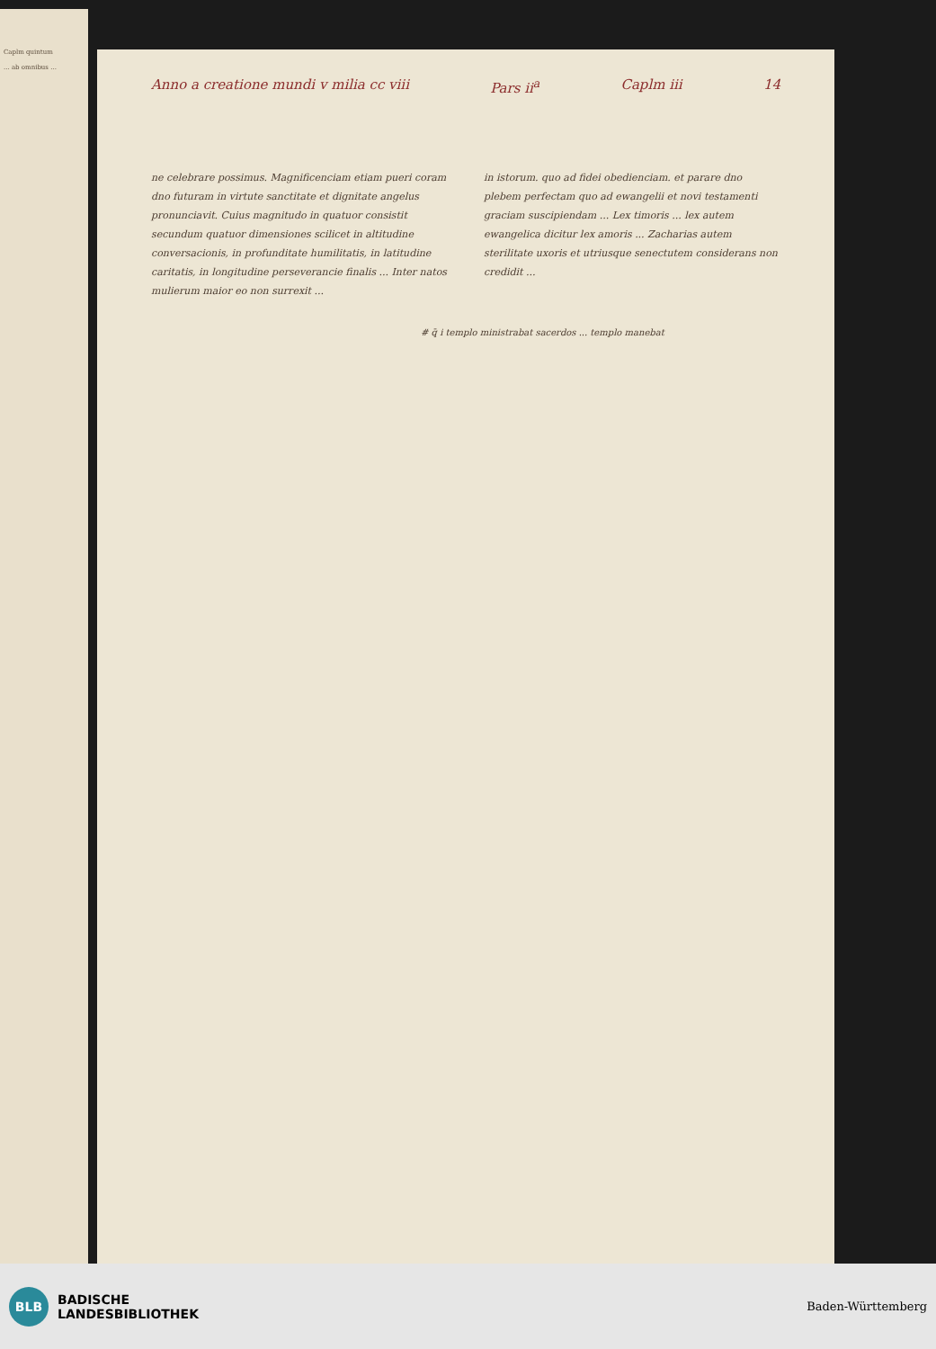Caplm quintum
... ab omnibus ...
Anno a creatione mundi v milia cc viii Pars ii<sup>a</sup> Caplm iii 14
ne celebrare possimus. Magnificenciam etiam pueri coram dno futuram in virtute sanctitate et dignitate angelus pronunciavit. Cuius magnitudo in quatuor consistit secundum quatuor dimensiones scilicet in altitudine conversacionis, in profunditate humilitatis, in latitudine caritatis, in longitudine perseverancie finalis ... Inter natos mulierum maior eo non surrexit ...
in istorum. quo ad fidei obedienciam. et parare dno plebem perfectam quo ad ewangelii et novi testamenti graciam suscipiendam ... Lex timoris ... lex autem ewangelica dicitur lex amoris ... Zacharias autem sterilitate uxoris et utriusque senectutem considerans non credidit ...
# q̄ i templo ministrabat sacerdos ... templo manebat
BLB
BADISCHE
LANDESBIBLIOTHEK
Baden-Württemberg